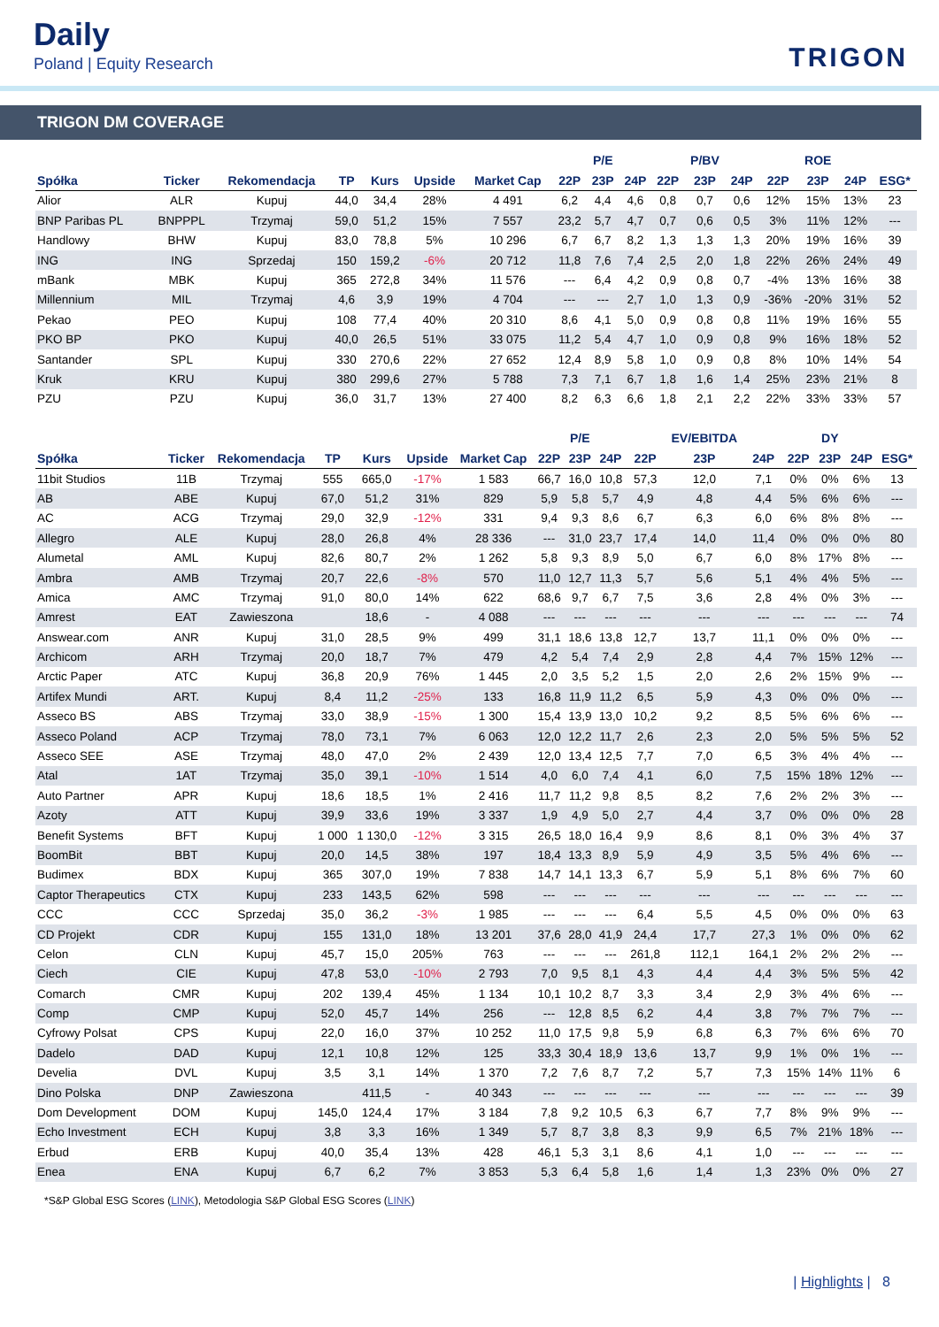Daily
Poland | Equity Research
TRIGON
TRIGON DM COVERAGE
| | | | | | | | | P/E | | | P/BV | | | ROE | | |
| --- | --- | --- | --- | --- | --- | --- | --- | --- | --- | --- | --- | --- | --- | --- | --- | --- |
| Spółka | Ticker | Rekomendacja | TP | Kurs | Upside | Market Cap | 22P | 23P | 24P | 22P | 23P | 24P | 22P | 23P | 24P | ESG* |
| Alior | ALR | Kupuj | 44,0 | 34,4 | 28% | 4 491 | 6,2 | 4,4 | 4,6 | 0,8 | 0,7 | 0,6 | 12% | 15% | 13% | 23 |
| BNP Paribas PL | BNPPPL | Trzymaj | 59,0 | 51,2 | 15% | 7 557 | 23,2 | 5,7 | 4,7 | 0,7 | 0,6 | 0,5 | 3% | 11% | 12% | --- |
| Handlowy | BHW | Kupuj | 83,0 | 78,8 | 5% | 10 296 | 6,7 | 6,7 | 8,2 | 1,3 | 1,3 | 1,3 | 20% | 19% | 16% | 39 |
| ING | ING | Sprzedaj | 150 | 159,2 | -6% | 20 712 | 11,8 | 7,6 | 7,4 | 2,5 | 2,0 | 1,8 | 22% | 26% | 24% | 49 |
| mBank | MBK | Kupuj | 365 | 272,8 | 34% | 11 576 | --- | 6,4 | 4,2 | 0,9 | 0,8 | 0,7 | -4% | 13% | 16% | 38 |
| Millennium | MIL | Trzymaj | 4,6 | 3,9 | 19% | 4 704 | --- | --- | 2,7 | 1,0 | 1,3 | 0,9 | -36% | -20% | 31% | 52 |
| Pekao | PEO | Kupuj | 108 | 77,4 | 40% | 20 310 | 8,6 | 4,1 | 5,0 | 0,9 | 0,8 | 0,8 | 11% | 19% | 16% | 55 |
| PKO BP | PKO | Kupuj | 40,0 | 26,5 | 51% | 33 075 | 11,2 | 5,4 | 4,7 | 1,0 | 0,9 | 0,8 | 9% | 16% | 18% | 52 |
| Santander | SPL | Kupuj | 330 | 270,6 | 22% | 27 652 | 12,4 | 8,9 | 5,8 | 1,0 | 0,9 | 0,8 | 8% | 10% | 14% | 54 |
| Kruk | KRU | Kupuj | 380 | 299,6 | 27% | 5 788 | 7,3 | 7,1 | 6,7 | 1,8 | 1,6 | 1,4 | 25% | 23% | 21% | 8 |
| PZU | PZU | Kupuj | 36,0 | 31,7 | 13% | 27 400 | 8,2 | 6,3 | 6,6 | 1,8 | 2,1 | 2,2 | 22% | 33% | 33% | 57 |
| | | | | | | | | P/E | | | EV/EBITDA | | | DY | | |
| --- | --- | --- | --- | --- | --- | --- | --- | --- | --- | --- | --- | --- | --- | --- | --- | --- |
| Spółka | Ticker | Rekomendacja | TP | Kurs | Upside | Market Cap | 22P | 23P | 24P | 22P | 23P | 24P | 22P | 23P | 24P | ESG* |
| 11bit Studios | 11B | Trzymaj | 555 | 665,0 | -17% | 1 583 | 66,7 | 16,0 | 10,8 | 57,3 | 12,0 | 7,1 | 0% | 0% | 6% | 13 |
| AB | ABE | Kupuj | 67,0 | 51,2 | 31% | 829 | 5,9 | 5,8 | 5,7 | 4,9 | 4,8 | 4,4 | 5% | 6% | 6% | --- |
| AC | ACG | Trzymaj | 29,0 | 32,9 | -12% | 331 | 9,4 | 9,3 | 8,6 | 6,7 | 6,3 | 6,0 | 6% | 8% | 8% | --- |
| Allegro | ALE | Kupuj | 28,0 | 26,8 | 4% | 28 336 | --- | 31,0 | 23,7 | 17,4 | 14,0 | 11,4 | 0% | 0% | 0% | 80 |
| Alumetal | AML | Kupuj | 82,6 | 80,7 | 2% | 1 262 | 5,8 | 9,3 | 8,9 | 5,0 | 6,7 | 6,0 | 8% | 17% | 8% | --- |
| Ambra | AMB | Trzymaj | 20,7 | 22,6 | -8% | 570 | 11,0 | 12,7 | 11,3 | 5,7 | 5,6 | 5,1 | 4% | 4% | 5% | --- |
| Amica | AMC | Trzymaj | 91,0 | 80,0 | 14% | 622 | 68,6 | 9,7 | 6,7 | 7,5 | 3,6 | 2,8 | 4% | 0% | 3% | --- |
| Amrest | EAT | Zawieszona | | 18,6 | - | 4 088 | --- | --- | --- | --- | --- | --- | --- | --- | --- | 74 |
| Answear.com | ANR | Kupuj | 31,0 | 28,5 | 9% | 499 | 31,1 | 18,6 | 13,8 | 12,7 | 13,7 | 11,1 | 0% | 0% | 0% | --- |
| Archicom | ARH | Trzymaj | 20,0 | 18,7 | 7% | 479 | 4,2 | 5,4 | 7,4 | 2,9 | 2,8 | 4,4 | 7% | 15% | 12% | --- |
| Arctic Paper | ATC | Kupuj | 36,8 | 20,9 | 76% | 1 445 | 2,0 | 3,5 | 5,2 | 1,5 | 2,0 | 2,6 | 2% | 15% | 9% | --- |
| Artifex Mundi | ART. | Kupuj | 8,4 | 11,2 | -25% | 133 | 16,8 | 11,9 | 11,2 | 6,5 | 5,9 | 4,3 | 0% | 0% | 0% | --- |
| Asseco BS | ABS | Trzymaj | 33,0 | 38,9 | -15% | 1 300 | 15,4 | 13,9 | 13,0 | 10,2 | 9,2 | 8,5 | 5% | 6% | 6% | --- |
| Asseco Poland | ACP | Trzymaj | 78,0 | 73,1 | 7% | 6 063 | 12,0 | 12,2 | 11,7 | 2,6 | 2,3 | 2,0 | 5% | 5% | 5% | 52 |
| Asseco SEE | ASE | Trzymaj | 48,0 | 47,0 | 2% | 2 439 | 12,0 | 13,4 | 12,5 | 7,7 | 7,0 | 6,5 | 3% | 4% | 4% | --- |
| Atal | 1AT | Trzymaj | 35,0 | 39,1 | -10% | 1 514 | 4,0 | 6,0 | 7,4 | 4,1 | 6,0 | 7,5 | 15% | 18% | 12% | --- |
| Auto Partner | APR | Kupuj | 18,6 | 18,5 | 1% | 2 416 | 11,7 | 11,2 | 9,8 | 8,5 | 8,2 | 7,6 | 2% | 2% | 3% | --- |
| Azoty | ATT | Kupuj | 39,9 | 33,6 | 19% | 3 337 | 1,9 | 4,9 | 5,0 | 2,7 | 4,4 | 3,7 | 0% | 0% | 0% | 28 |
| Benefit Systems | BFT | Kupuj | 1 000 | 1 130,0 | -12% | 3 315 | 26,5 | 18,0 | 16,4 | 9,9 | 8,6 | 8,1 | 0% | 3% | 4% | 37 |
| BoomBit | BBT | Kupuj | 20,0 | 14,5 | 38% | 197 | 18,4 | 13,3 | 8,9 | 5,9 | 4,9 | 3,5 | 5% | 4% | 6% | --- |
| Budimex | BDX | Kupuj | 365 | 307,0 | 19% | 7 838 | 14,7 | 14,1 | 13,3 | 6,7 | 5,9 | 5,1 | 8% | 6% | 7% | 60 |
| Captor Therapeutics | CTX | Kupuj | 233 | 143,5 | 62% | 598 | --- | --- | --- | --- | --- | --- | --- | --- | --- | --- |
| CCC | CCC | Sprzedaj | 35,0 | 36,2 | -3% | 1 985 | --- | --- | --- | 6,4 | 5,5 | 4,5 | 0% | 0% | 0% | 63 |
| CD Projekt | CDR | Kupuj | 155 | 131,0 | 18% | 13 201 | 37,6 | 28,0 | 41,9 | 24,4 | 17,7 | 27,3 | 1% | 0% | 0% | 62 |
| Celon | CLN | Kupuj | 45,7 | 15,0 | 205% | 763 | --- | --- | --- | 261,8 | 112,1 | 164,1 | 2% | 2% | 2% | --- |
| Ciech | CIE | Kupuj | 47,8 | 53,0 | -10% | 2 793 | 7,0 | 9,5 | 8,1 | 4,3 | 4,4 | 4,4 | 3% | 5% | 5% | 42 |
| Comarch | CMR | Kupuj | 202 | 139,4 | 45% | 1 134 | 10,1 | 10,2 | 8,7 | 3,3 | 3,4 | 2,9 | 3% | 4% | 6% | --- |
| Comp | CMP | Kupuj | 52,0 | 45,7 | 14% | 256 | --- | 12,8 | 8,5 | 6,2 | 4,4 | 3,8 | 7% | 7% | 7% | --- |
| Cyfrowy Polsat | CPS | Kupuj | 22,0 | 16,0 | 37% | 10 252 | 11,0 | 17,5 | 9,8 | 5,9 | 6,8 | 6,3 | 7% | 6% | 6% | 70 |
| Dadelo | DAD | Kupuj | 12,1 | 10,8 | 12% | 125 | 33,3 | 30,4 | 18,9 | 13,6 | 13,7 | 9,9 | 1% | 0% | 1% | --- |
| Develia | DVL | Kupuj | 3,5 | 3,1 | 14% | 1 370 | 7,2 | 7,6 | 8,7 | 7,2 | 5,7 | 7,3 | 15% | 14% | 11% | 6 |
| Dino Polska | DNP | Zawieszona | | 411,5 | - | 40 343 | --- | --- | --- | --- | --- | --- | --- | --- | --- | 39 |
| Dom Development | DOM | Kupuj | 145,0 | 124,4 | 17% | 3 184 | 7,8 | 9,2 | 10,5 | 6,3 | 6,7 | 7,7 | 8% | 9% | 9% | --- |
| Echo Investment | ECH | Kupuj | 3,8 | 3,3 | 16% | 1 349 | 5,7 | 8,7 | 3,8 | 8,3 | 9,9 | 6,5 | 7% | 21% | 18% | --- |
| Erbud | ERB | Kupuj | 40,0 | 35,4 | 13% | 428 | 46,1 | 5,3 | 3,1 | 8,6 | 4,1 | 1,0 | --- | --- | --- | --- |
| Enea | ENA | Kupuj | 6,7 | 6,2 | 7% | 3 853 | 5,3 | 6,4 | 5,8 | 1,6 | 1,4 | 1,3 | 23% | 0% | 0% | 27 |
*S&P Global ESG Scores (LINK), Metodologia S&P Global ESG Scores (LINK)
| Highlights | 8